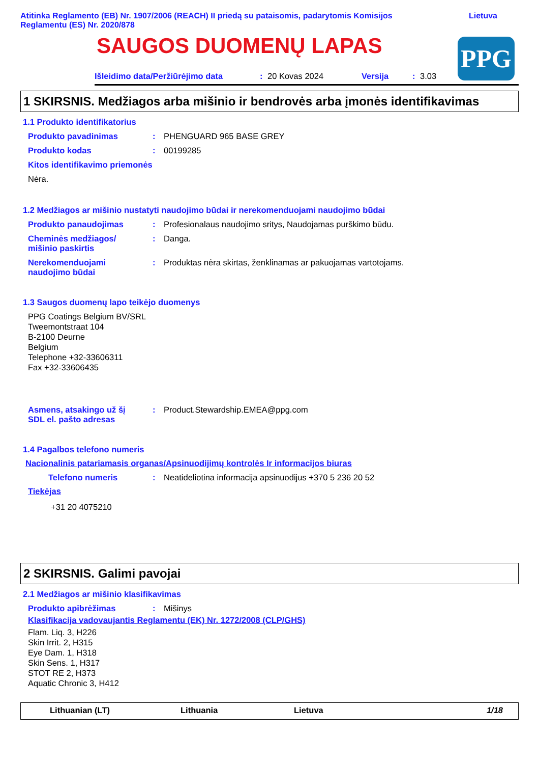Atitinka Reglamento (EB) Nr. 1907/2006 (REACH) II priedą su pataisomis, padarytomis Komisijos
Reglamentu (ES) Nr. 2020/878
Lietuva
SAUGOS DUOMENŲ LAPAS
PPG
Išleidimo data/Peržiūrėjimo data: 20 Kovas 2024 Versija: 3.03
1 SKIRSNIS. Medžiagos arba mišinio ir bendrovės arba įmonės identifikavimas
1.1 Produkto identifikatorius
Produkto pavadinimas: PHENGUARD 965 BASE GREY
Produkto kodas: 00199285
Kitos identifikavimo priemonės
Nėra.
1.2 Medžiagos ar mišinio nustatyti naudojimo būdai ir nerekomenduojami naudojimo būdai
Produkto panaudojimas: Profesionalaus naudojimo sritys, Naudojamas purškimo būdu.
Cheminės medžiagos/
mišinio paskirtis: Danga.
Nerekomenduojami
naudojimo būdai: Produktas nėra skirtas, ženklinamas ar pakuojamas vartotojams.
1.3 Saugos duomenų lapo teikėjo duomenys
PPG Coatings Belgium BV/SRL
Tweemontstraat 104
B-2100 Deurne
Belgium
Telephone +32-33606311
Fax +32-33606435
Asmens, atsakingo už šį
SDL el. pašto adresas: Product.Stewardship.EMEA@ppg.com
1.4 Pagalbos telefono numeris
Nacionalinis patariamasis organas/Apsinuodijimų kontrolės Ir informacijos biuras
Telefono numeris: Neatideliotina informacija apsinuodijus +370 5 236 20 52
Tiekėjas
+31 20 4075210
2 SKIRSNIS. Galimi pavojai
2.1 Medžiagos ar mišinio klasifikavimas
Produkto apibrėžimas: Mišinys
Klasifikacija vadovaujantis Reglamentu (EK) Nr. 1272/2008 (CLP/GHS)
Flam. Liq. 3, H226
Skin Irrit. 2, H315
Eye Dam. 1, H318
Skin Sens. 1, H317
STOT RE 2, H373
Aquatic Chronic 3, H412
Lithuanian (LT) Lithuania Lietuva 1/18